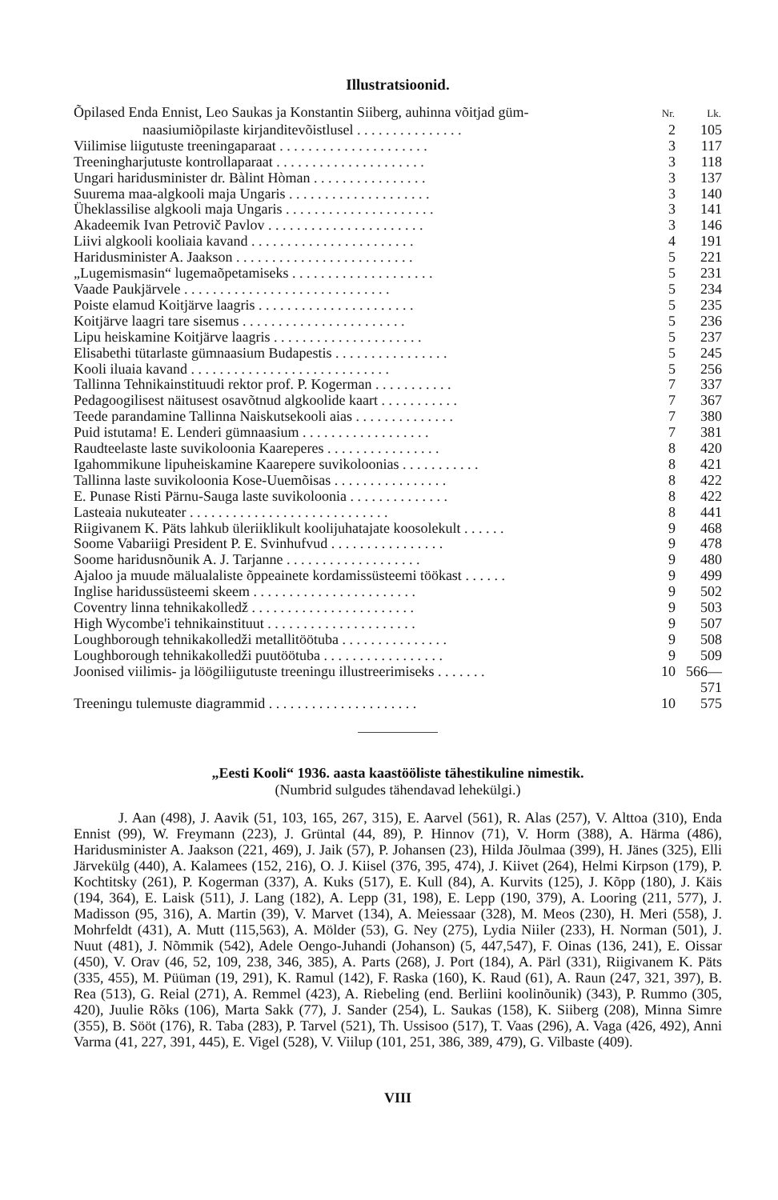Illustratsioonid.
| Õpilased Enda Ennist, Leo Saukas ja Konstantin Siiberg, auhinna võitjad güm- | Nr. | Lk. |
| naasiumiõpilaste kirjanditevõistlusel . . . . . . . . . . . . . . . | 2 | 105 |
| Viilimise liigutuste treeningaparaat . . . . . . . . . . . . . . . . . . . . . | 3 | 117 |
| Treeningharjutuste kontrollaparaat . . . . . . . . . . . . . . . . . . . . . | 3 | 118 |
| Ungari haridusminister dr. Bàlint Hòman . . . . . . . . . . . . . . . . | 3 | 137 |
| Suurema maa-algkooli maja Ungaris . . . . . . . . . . . . . . . . . . . . | 3 | 140 |
| Üheklassilise algkooli maja Ungaris . . . . . . . . . . . . . . . . . . . . . | 3 | 141 |
| Akadeemik Ivan Petrovič Pavlov . . . . . . . . . . . . . . . . . . . . . . | 3 | 146 |
| Liivi algkooli kooliaia kavand . . . . . . . . . . . . . . . . . . . . . . . | 4 | 191 |
| Haridusminister A. Jaakson . . . . . . . . . . . . . . . . . . . . . . . . . | 5 | 221 |
| „Lugemismasin“ lugemaõpetamiseks . . . . . . . . . . . . . . . . . . . . | 5 | 231 |
| Vaade Paukjärvele . . . . . . . . . . . . . . . . . . . . . . . . . . . . . | 5 | 234 |
| Poiste elamud Koitjärve laagris . . . . . . . . . . . . . . . . . . . . . . | 5 | 235 |
| Koitjärve laagri tare sisemus . . . . . . . . . . . . . . . . . . . . . . . | 5 | 236 |
| Lipu heiskamine Koitjärve laagris . . . . . . . . . . . . . . . . . . . . . | 5 | 237 |
| Elisabethi tütarlaste gümnaasium Budapestis . . . . . . . . . . . . . . . . | 5 | 245 |
| Kooli iluaia kavand . . . . . . . . . . . . . . . . . . . . . . . . . . . . | 5 | 256 |
| Tallinna Tehnikainstituudi rektor prof. P. Kogerman . . . . . . . . . . . | 7 | 337 |
| Pedagoogilisest näitusest osavõtnud algkoolide kaart . . . . . . . . . . . | 7 | 367 |
| Teede parandamine Tallinna Naiskutsekooli aias . . . . . . . . . . . . . . | 7 | 380 |
| Puid istutama! E. Lenderi gümnaasium . . . . . . . . . . . . . . . . . . | 7 | 381 |
| Raudteelaste laste suvikoloonia Kaareperes . . . . . . . . . . . . . . . . | 8 | 420 |
| Igahommikune lipuheiskamine Kaarepere suvikoloonias . . . . . . . . . . . | 8 | 421 |
| Tallinna laste suvikoloonia Kose-Uuemõisas . . . . . . . . . . . . . . . . | 8 | 422 |
| E. Punase Risti Pärnu-Sauga laste suvikoloonia . . . . . . . . . . . . . . | 8 | 422 |
| Lasteaia nukuteater . . . . . . . . . . . . . . . . . . . . . . . . . . . . | 8 | 441 |
| Riigivanem K. Päts lahkub üleriiklikult koolijuhatajate koosolekult . . . . . . | 9 | 468 |
| Soome Vabariigi President P. E. Svinhufvud . . . . . . . . . . . . . . . . | 9 | 478 |
| Soome haridusnõunik A. J. Tarjanne . . . . . . . . . . . . . . . . . . . | 9 | 480 |
| Ajaloo ja muude mälualaliste õppeainete kordamissüsteemi töökast . . . . . . | 9 | 499 |
| Inglise haridussüsteemi skeem . . . . . . . . . . . . . . . . . . . . . . . | 9 | 502 |
| Coventry linna tehnikakolledž . . . . . . . . . . . . . . . . . . . . . . . | 9 | 503 |
| High Wycombe'i tehnikainstituut . . . . . . . . . . . . . . . . . . . . . | 9 | 507 |
| Loughborough tehnikakolledži metallitöötuba . . . . . . . . . . . . . . . | 9 | 508 |
| Loughborough tehnikakolledži puutöötuba . . . . . . . . . . . . . . . . . | 9 | 509 |
| Joonised viilimis- ja löögiliigutuste treeningu illustreerimiseks . . . . . . . | 10 | 566—571 |
| Treeningu tulemuste diagrammid . . . . . . . . . . . . . . . . . . . . . | 10 | 575 |
„Eesti Kooli“ 1936. aasta kaastööliste tähestikuline nimestik.
(Numbrid sulgudes tähendavad lehekülgi.)
J. Aan (498), J. Aavik (51, 103, 165, 267, 315), E. Aarvel (561), R. Alas (257), V. Alttoa (310), Enda Ennist (99), W. Freymann (223), J. Grüntal (44, 89), P. Hinnov (71), V. Horm (388), A. Härma (486), Haridusminister A. Jaakson (221, 469), J. Jaik (57), P. Johansen (23), Hilda Jõulmaa (399), H. Jänes (325), Elli Järvekülg (440), A. Kalamees (152, 216), O. J. Kiisel (376, 395, 474), J. Kiivet (264), Helmi Kirpson (179), P. Kochtitsky (261), P. Kogerman (337), A. Kuks (517), E. Kull (84), A. Kurvits (125), J. Kõpp (180), J. Käis (194, 364), E. Laisk (511), J. Lang (182), A. Lepp (31, 198), E. Lepp (190, 379), A. Looring (211, 577), J. Madisson (95, 316), A. Martin (39), V. Marvet (134), A. Meiessaar (328), M. Meos (230), H. Meri (558), J. Mohrfeldt (431), A. Mutt (115,563), A. Mölder (53), G. Ney (275), Lydia Niiler (233), H. Norman (501), J. Nuut (481), J. Nõmmik (542), Adele Oengo-Juhandi (Johanson) (5, 447,547), F. Oinas (136, 241), E. Oissar (450), V. Orav (46, 52, 109, 238, 346, 385), A. Parts (268), J. Port (184), A. Pärl (331), Riigivanem K. Päts (335, 455), M. Püüman (19, 291), K. Ramul (142), F. Raska (160), K. Raud (61), A. Raun (247, 321, 397), B. Rea (513), G. Reial (271), A. Remmel (423), A. Riebeling (end. Berliini koolinõunik) (343), P. Rummo (305, 420), Juulie Rõks (106), Marta Sakk (77), J. Sander (254), L. Saukas (158), K. Siiberg (208), Minna Simre (355), B. Sööt (176), R. Taba (283), P. Tarvel (521), Th. Ussisoo (517), T. Vaas (296), A. Vaga (426, 492), Anni Varma (41, 227, 391, 445), E. Vigel (528), V. Viilup (101, 251, 386, 389, 479), G. Vilbaste (409).
VIII